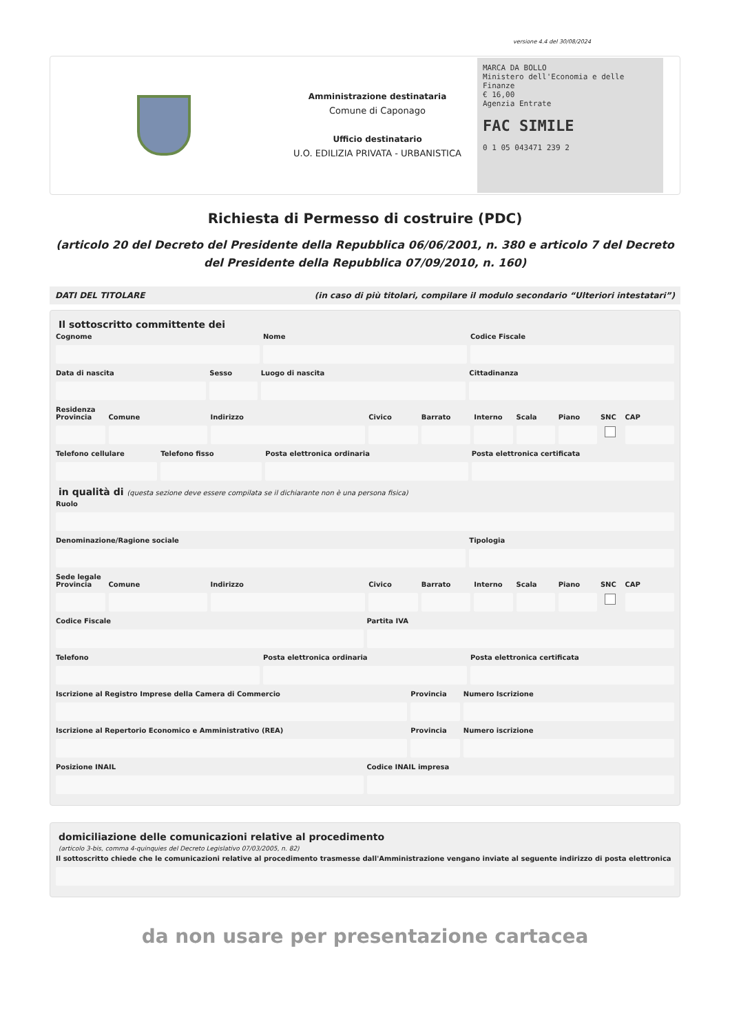versione 4.4 del 30/08/2024
Amministrazione destinataria
Comune di Caponago
Ufficio destinatario
U.O. EDILIZIA PRIVATA - URBANISTICA
MARCA DA BOLLO
Ministero dell'Economia e delle Finanze
€ 16,00
Agenzia Entrate
FAC SIMILE
0 1 05 043471 239 2
Richiesta di Permesso di costruire (PDC)
(articolo 20 del Decreto del Presidente della Repubblica 06/06/2001, n. 380 e articolo 7 del Decreto del Presidente della Repubblica 07/09/2010, n. 160)
DATI DEL TITOLARE (in caso di più titolari, compilare il modulo secondario “Ulteriori intestatari”)
Il sottoscritto committente dei
Cognome Nome Codice Fiscale
Data di nascita Sesso Luogo di nascita Cittadinanza
Residenza
Provincia Comune Indirizzo Civico Barrato Interno Scala Piano SNC CAP
Telefono cellulare Telefono fisso Posta elettronica ordinaria Posta elettronica certificata
in qualità di (questa sezione deve essere compilata se il dichiarante non è una persona fisica)
Ruolo
Denominazione/Ragione sociale Tipologia
Sede legale
Provincia Comune Indirizzo Civico Barrato Interno Scala Piano SNC CAP
Codice Fiscale Partita IVA
Telefono Posta elettronica ordinaria Posta elettronica certificata
Iscrizione al Registro Imprese della Camera di Commercio
Provincia Numero Iscrizione
Iscrizione al Repertorio Economico e Amministrativo (REA)
Provincia Numero iscrizione
Posizione INAIL Codice INAIL impresa
domiciliazione delle comunicazioni relative al procedimento
(articolo 3-bis, comma 4-quinquies del Decreto Legislativo 07/03/2005, n. 82)
Il sottoscritto chiede che le comunicazioni relative al procedimento trasmesse dall'Amministrazione vengano inviate al seguente indirizzo di posta elettronica
da non usare per presentazione cartacea